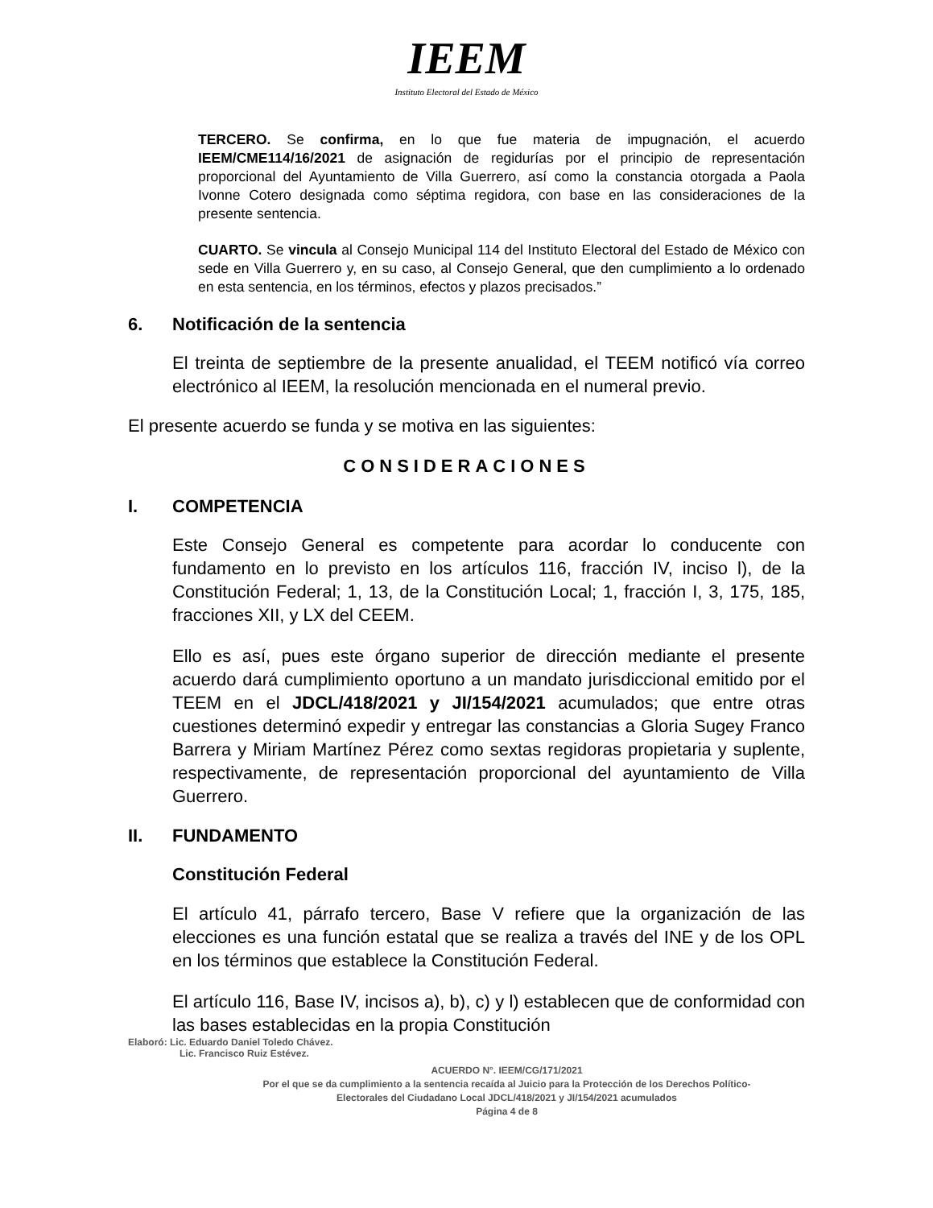IEEM
Instituto Electoral del Estado de México
TERCERO. Se confirma, en lo que fue materia de impugnación, el acuerdo IEEM/CME114/16/2021 de asignación de regidurías por el principio de representación proporcional del Ayuntamiento de Villa Guerrero, así como la constancia otorgada a Paola Ivonne Cotero designada como séptima regidora, con base en las consideraciones de la presente sentencia.
CUARTO. Se vincula al Consejo Municipal 114 del Instituto Electoral del Estado de México con sede en Villa Guerrero y, en su caso, al Consejo General, que den cumplimiento a lo ordenado en esta sentencia, en los términos, efectos y plazos precisados.”
6. Notificación de la sentencia
El treinta de septiembre de la presente anualidad, el TEEM notificó vía correo electrónico al IEEM, la resolución mencionada en el numeral previo.
El presente acuerdo se funda y se motiva en las siguientes:
CONSIDERACIONES
I. COMPETENCIA
Este Consejo General es competente para acordar lo conducente con fundamento en lo previsto en los artículos 116, fracción IV, inciso l), de la Constitución Federal; 1, 13, de la Constitución Local; 1, fracción I, 3, 175, 185, fracciones XII, y LX del CEEM.
Ello es así, pues este órgano superior de dirección mediante el presente acuerdo dará cumplimiento oportuno a un mandato jurisdiccional emitido por el TEEM en el JDCL/418/2021 y JI/154/2021 acumulados; que entre otras cuestiones determinó expedir y entregar las constancias a Gloria Sugey Franco Barrera y Miriam Martínez Pérez como sextas regidoras propietaria y suplente, respectivamente, de representación proporcional del ayuntamiento de Villa Guerrero.
II. FUNDAMENTO
Constitución Federal
El artículo 41, párrafo tercero, Base V refiere que la organización de las elecciones es una función estatal que se realiza a través del INE y de los OPL en los términos que establece la Constitución Federal.
El artículo 116, Base IV, incisos a), b), c) y l) establecen que de conformidad con las bases establecidas en la propia Constitución
Elaboró: Lic. Eduardo Daniel Toledo Chávez.
Lic. Francisco Ruiz Estévez.
ACUERDO N°. IEEM/CG/171/2021
Por el que se da cumplimiento a la sentencia recaída al Juicio para la Protección de los Derechos Político-
Electorales del Ciudadano Local JDCL/418/2021 y JI/154/2021 acumulados
Página 4 de 8